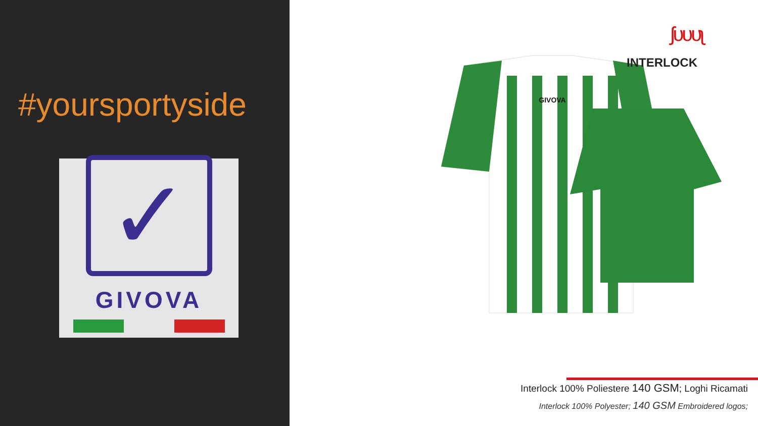#yoursportyside
✓
GIVOVA
GIVOVA
ʃυυυʅ
INTERLOCK
Interlock 100% Poliestere 140 GSM; Loghi Ricamati
Interlock 100% Polyester; 140 GSM Embroidered logos;